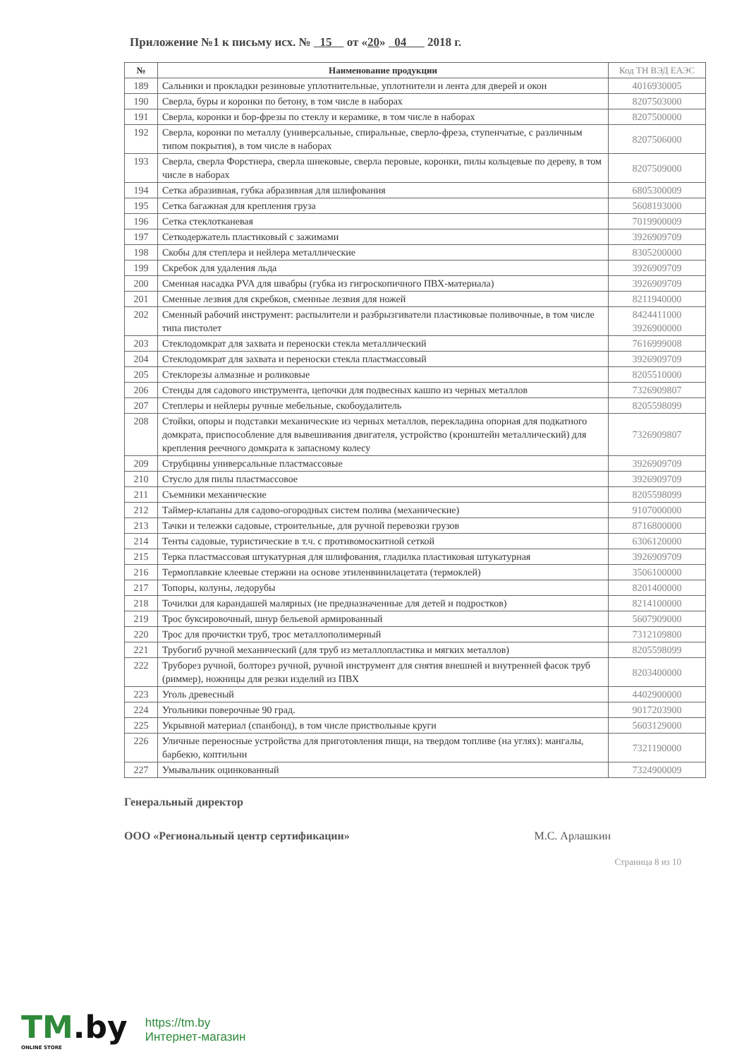Приложение №1 к письму исх. № 15 от «20» 04 2018 г.
| № | Наименование продукции | Код ТН ВЭД ЕАЭС |
| --- | --- | --- |
| 189 | Сальники и прокладки резиновые уплотнительные, уплотнители и лента для дверей и окон | 4016930005 |
| 190 | Сверла, буры и коронки по бетону, в том числе в наборах | 8207503000 |
| 191 | Сверла, коронки и бор-фрезы по стеклу и керамике, в том числе в наборах | 8207500000 |
| 192 | Сверла, коронки по металлу (универсальные, спиральные, сверло-фреза, ступенчатые, с различным типом покрытия), в том числе в наборах | 8207506000 |
| 193 | Сверла, сверла Форстнера, сверла шнековые, сверла перовые, коронки, пилы кольцевые по дереву, в том числе в наборах | 8207509000 |
| 194 | Сетка абразивная, губка абразивная для шлифования | 6805300009 |
| 195 | Сетка багажная для крепления груза | 5608193000 |
| 196 | Сетка стеклотканевая | 7019900009 |
| 197 | Сеткодержатель пластиковый с зажимами | 3926909709 |
| 198 | Скобы для степлера и нейлера металлические | 8305200000 |
| 199 | Скребок для удаления льда | 3926909709 |
| 200 | Сменная насадка PVA для швабры (губка из гигроскопичного ПВХ-материала) | 3926909709 |
| 201 | Сменные лезвия для скребков, сменные лезвия для ножей | 8211940000 |
| 202 | Сменный рабочий инструмент: распылители и разбрызгиватели пластиковые поливочные, в том числе типа пистолет | 8424411000 3926900000 |
| 203 | Стеклодомкрат для захвата и переноски стекла металлический | 7616999008 |
| 204 | Стеклодомкрат для захвата и переноски стекла пластмассовый | 3926909709 |
| 205 | Стеклорезы алмазные и роликовые | 8205510000 |
| 206 | Стенды для садового инструмента, цепочки для подвесных кашпо из черных металлов | 7326909807 |
| 207 | Степлеры и нейлеры ручные мебельные, скобоудалитель | 8205598099 |
| 208 | Стойки, опоры и подставки механические из черных металлов, перекладина опорная для подкатного домкрата, приспособление для вывешивания двигателя, устройство (кронштейн металлический) для крепления реечного домкрата к запасному колесу | 7326909807 |
| 209 | Струбцины универсальные пластмассовые | 3926909709 |
| 210 | Стусло для пилы пластмассовое | 3926909709 |
| 211 | Съемники механические | 8205598099 |
| 212 | Таймер-клапаны для садово-огородных систем полива (механические) | 9107000000 |
| 213 | Тачки и тележки садовые, строительные, для ручной перевозки грузов | 8716800000 |
| 214 | Тенты садовые, туристические в т.ч. с противомоскитной сеткой | 6306120000 |
| 215 | Терка пластмассовая штукатурная для шлифования, гладилка пластиковая штукатурная | 3926909709 |
| 216 | Термоплавкие клеевые стержни на основе этиленвинилацетата (термоклей) | 3506100000 |
| 217 | Топоры, колуны, ледорубы | 8201400000 |
| 218 | Точилки для карандашей малярных (не предназначенные для детей и подростков) | 8214100000 |
| 219 | Трос буксировочный, шнур бельевой армированный | 5607909000 |
| 220 | Трос для прочистки труб, трос металлополимерный | 7312109800 |
| 221 | Трубогиб ручной механический (для труб из металлопластика и мягких металлов) | 8205598099 |
| 222 | Труборез ручной, болторез ручной, ручной инструмент для снятия внешней и внутренней фасок труб (риммер), ножницы для резки изделий из ПВХ | 8203400000 |
| 223 | Уголь древесный | 4402900000 |
| 224 | Угольники поверочные 90 град. | 9017203900 |
| 225 | Укрывной материал (спанбонд), в том числе приствольные круги | 5603129000 |
| 226 | Уличные переносные устройства для приготовления пищи, на твердом топливе (на углях): мангалы, барбекю, коптильни | 7321190000 |
| 227 | Умывальник оцинкованный | 7324900009 |
Генеральный директор
ООО «Региональный центр сертификации» М.С. Арлашкин
Страница 8 из 10
TM.by
ONLINE STORE
https://tm.by
Интернет-магазин